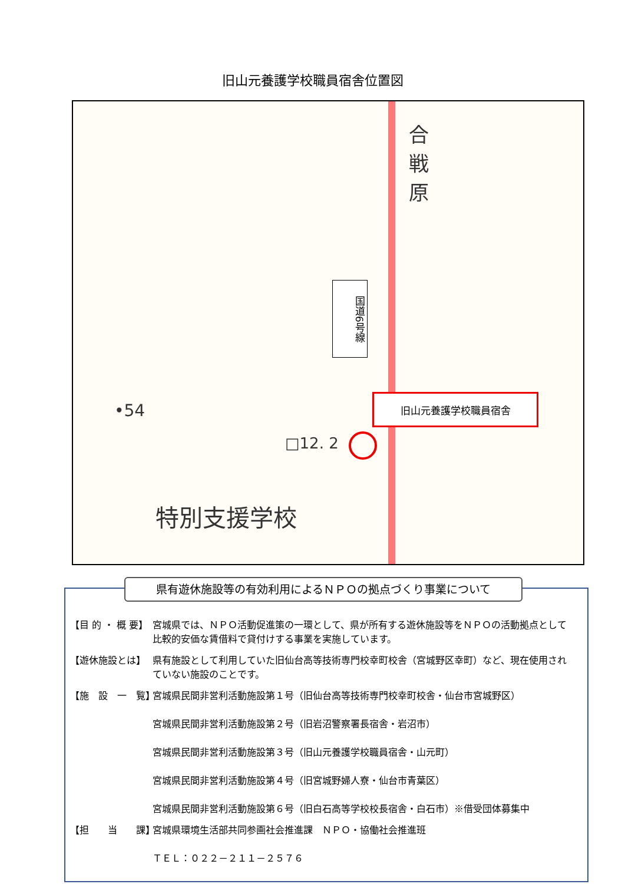旧山元養護学校職員宿舎位置図
合
戦
原
•54
□12. 2
特別支援学校
国道6号線
旧山元養護学校職員宿舎
県有遊休施設等の有効利用によるＮＰＯの拠点づくり事業について
【目 的 ・ 概 要】
宮城県では、ＮＰＯ活動促進策の一環として、県が所有する遊休施設等をＮＰＯの活動拠点として比較的安価な賃借料で貸付けする事業を実施しています。
【遊休施設とは】 県有施設として利用していた旧仙台高等技術専門校幸町校舎（宮城野区幸町）など、現在使用されていない施設のことです。
【施　設　一　覧】
宮城県民間非営利活動施設第１号（旧仙台高等技術専門校幸町校舎・仙台市宮城野区）
宮城県民間非営利活動施設第２号（旧岩沼警察署長宿舎・岩沼市）
宮城県民間非営利活動施設第３号（旧山元養護学校職員宿舎・山元町）
宮城県民間非営利活動施設第４号（旧宮城野婦人寮・仙台市青葉区）
宮城県民間非営利活動施設第６号（旧白石高等学校校長宿舎・白石市）※借受団体募集中
【担　　当　　課】
宮城県環境生活部共同参画社会推進課　ＮＰＯ・協働社会推進班
ＴＥＬ：０２２－２１１－２５７６